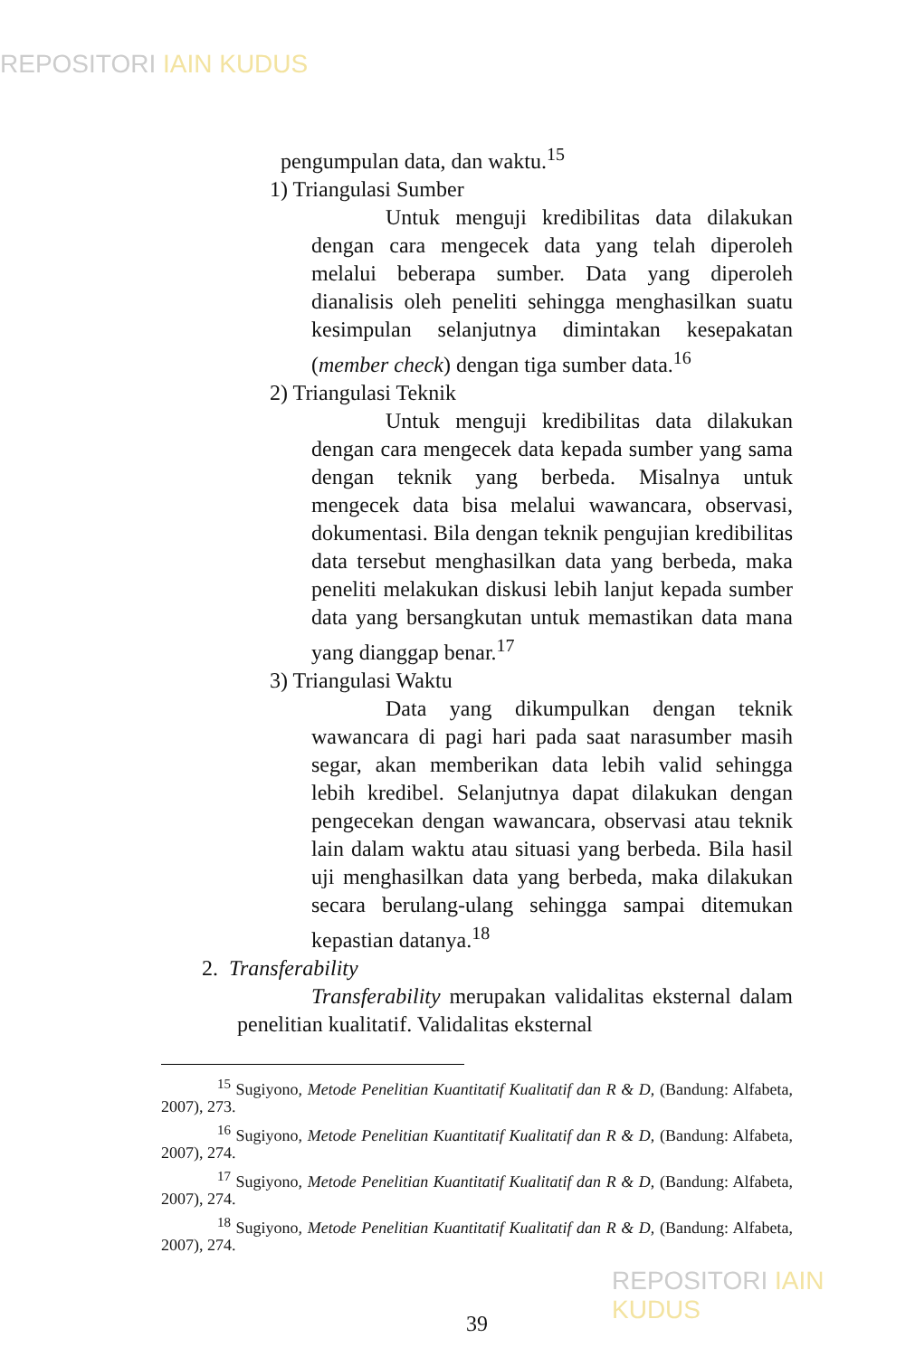REPOSITORI IAIN KUDUS
pengumpulan data, dan waktu.<sup>15</sup>
1) Triangulasi Sumber
Untuk menguji kredibilitas data dilakukan dengan cara mengecek data yang telah diperoleh melalui beberapa sumber. Data yang diperoleh dianalisis oleh peneliti sehingga menghasilkan suatu kesimpulan selanjutnya dimintakan kesepakatan (member check) dengan tiga sumber data.<sup>16</sup>
2) Triangulasi Teknik
Untuk menguji kredibilitas data dilakukan dengan cara mengecek data kepada sumber yang sama dengan teknik yang berbeda. Misalnya untuk mengecek data bisa melalui wawancara, observasi, dokumentasi. Bila dengan teknik pengujian kredibilitas data tersebut menghasilkan data yang berbeda, maka peneliti melakukan diskusi lebih lanjut kepada sumber data yang bersangkutan untuk memastikan data mana yang dianggap benar.<sup>17</sup>
3) Triangulasi Waktu
Data yang dikumpulkan dengan teknik wawancara di pagi hari pada saat narasumber masih segar, akan memberikan data lebih valid sehingga lebih kredibel. Selanjutnya dapat dilakukan dengan pengecekan dengan wawancara, observasi atau teknik lain dalam waktu atau situasi yang berbeda. Bila hasil uji menghasilkan data yang berbeda, maka dilakukan secara berulang-ulang sehingga sampai ditemukan kepastian datanya.<sup>18</sup>
2. Transferability
Transferability merupakan validalitas eksternal dalam penelitian kualitatif. Validalitas eksternal
<sup>15</sup> Sugiyono, Metode Penelitian Kuantitatif Kualitatif dan R & D, (Bandung: Alfabeta, 2007), 273.
<sup>16</sup> Sugiyono, Metode Penelitian Kuantitatif Kualitatif dan R & D, (Bandung: Alfabeta, 2007), 274.
<sup>17</sup> Sugiyono, Metode Penelitian Kuantitatif Kualitatif dan R & D, (Bandung: Alfabeta, 2007), 274.
<sup>18</sup> Sugiyono, Metode Penelitian Kuantitatif Kualitatif dan R & D, (Bandung: Alfabeta, 2007), 274.
39
REPOSITORI IAIN KUDUS